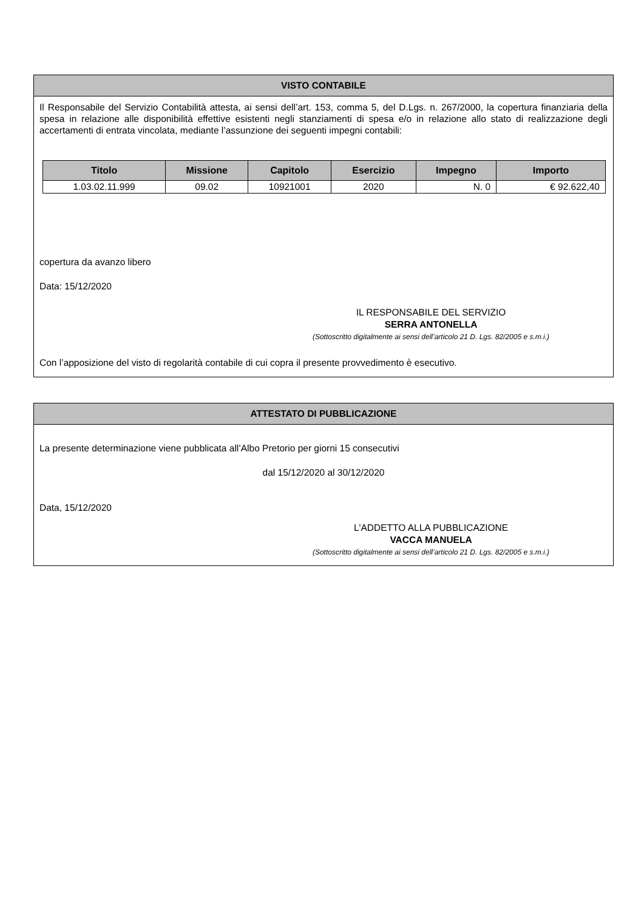VISTO CONTABILE
Il Responsabile del Servizio Contabilità attesta, ai sensi dell’art. 153, comma 5, del D.Lgs. n. 267/2000, la copertura finanziaria della spesa in relazione alle disponibilità effettive esistenti negli stanziamenti di spesa e/o in relazione allo stato di realizzazione degli accertamenti di entrata vincolata, mediante l’assunzione dei seguenti impegni contabili:
| Titolo | Missione | Capitolo | Esercizio | Impegno | Importo |
| --- | --- | --- | --- | --- | --- |
| 1.03.02.11.999 | 09.02 | 10921001 | 2020 | N. 0 | € 92.622,40 |
copertura da avanzo libero
Data: 15/12/2020
IL RESPONSABILE DEL SERVIZIO
SERRA ANTONELLA
(Sottoscritto digitalmente ai sensi dell’articolo 21 D. Lgs. 82/2005 e s.m.i.)
Con l’apposizione del visto di regolarità contabile di cui copra il presente provvedimento è esecutivo.
ATTESTATO DI PUBBLICAZIONE
La presente determinazione viene pubblicata all’Albo Pretorio per giorni 15 consecutivi
dal 15/12/2020 al 30/12/2020
Data, 15/12/2020
L'ADDETTO ALLA PUBBLICAZIONE
VACCA MANUELA
(Sottoscritto digitalmente ai sensi dell’articolo 21 D. Lgs. 82/2005 e s.m.i.)